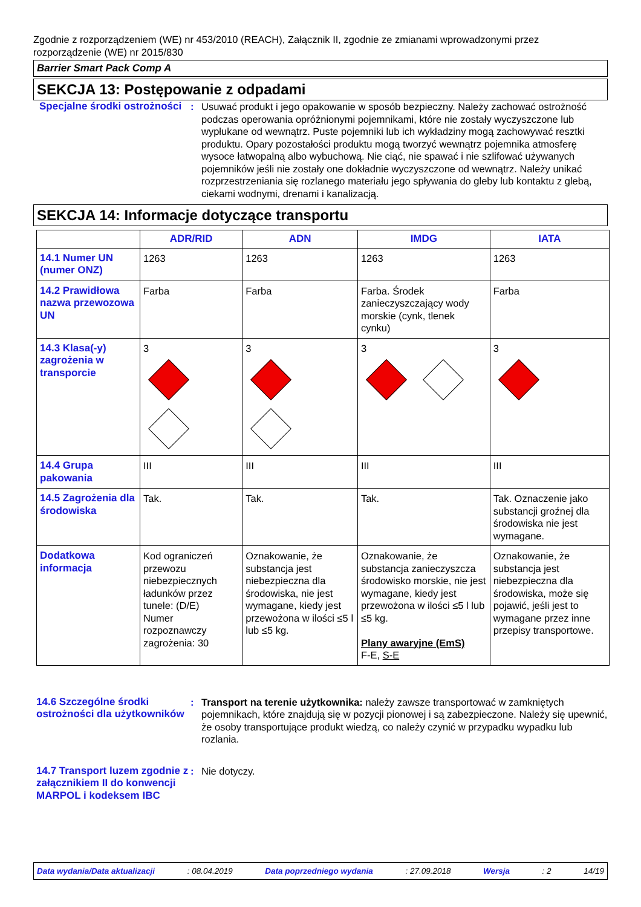Zgodnie z rozporządzeniem (WE) nr 453/2010 (REACH), Załącznik II, zgodnie ze zmianami wprowadzonymi przez rozporządzenie (WE) nr 2015/830
Barrier Smart Pack Comp A
SEKCJA 13: Postępowanie z odpadami
Specjalne środki ostrożności
: Usuwać produkt i jego opakowanie w sposób bezpieczny. Należy zachować ostrożność podczas operowania opróżnionymi pojemnikami, które nie zostały wyczyszczone lub wypłukane od wewnątrz. Puste pojemniki lub ich wykładziny mogą zachowywać resztki produktu. Opary pozostałości produktu mogą tworzyć wewnątrz pojemnika atmosferę wysoce łatwopalną albo wybuchową. Nie ciąć, nie spawać i nie szlifować używanych pojemników jeśli nie zostały one dokładnie wyczyszczone od wewnątrz. Należy unikać rozprzestrzeniania się rozlanego materiału jego spływania do gleby lub kontaktu z glebą, ciekami wodnymi, drenami i kanalizacją.
SEKCJA 14: Informacje dotyczące transportu
| | ADR/RID | ADN | IMDG | IATA |
| --- | --- | --- | --- | --- |
| 14.1 Numer UN (numer ONZ) | 1263 | 1263 | 1263 | 1263 |
| 14.2 Prawidłowa nazwa przewozowa UN | Farba | Farba | Farba. Środek zanieczyszczający wody morskie (cynk, tlenek cynku) | Farba |
| 14.3 Klasa(-y) zagrożenia w transporcie | 3 | 3 | 3 | 3 |
| 14.4 Grupa pakowania | III | III | III | III |
| 14.5 Zagrożenia dla środowiska | Tak. | Tak. | Tak. | Tak. Oznaczenie jako substancji groźnej dla środowiska nie jest wymagane. |
| Dodatkowa informacja | Kod ograniczeń przewozu niebezpiecznych ładunków przez tunele: (D/E) Numer rozpoznawczy zagrożenia: 30 | Oznakowanie, że substancja jest niebezpieczna dla środowiska, nie jest wymagane, kiedy jest przewożona w ilości ≤5 l lub ≤5 kg. | Oznakowanie, że substancja zanieczyszcza środowisko morskie, nie jest wymagane, kiedy jest przewożona w ilości ≤5 l lub ≤5 kg. Plany awaryjne (EmS) F-E, S-E | Oznakowanie, że substancja jest niebezpieczna dla środowiska, może się pojawić, jeśli jest to wymagane przez inne przepisy transportowe. |
14.6 Szczególne środki ostrożności dla użytkowników
: Transport na terenie użytkownika: należy zawsze transportować w zamkniętych pojemnikach, które znajdują się w pozycji pionowej i są zabezpieczone. Należy się upewnić, że osoby transportujące produkt wiedzą, co należy czynić w przypadku wypadku lub rozlania.
14.7 Transport luzem zgodnie z załącznikiem II do konwencji MARPOL i kodeksem IBC
: Nie dotyczy.
Data wydania/Data aktualizacji: 08.04.2019 Data poprzedniego wydania: 27.09.2018 Wersja: 2 14/19